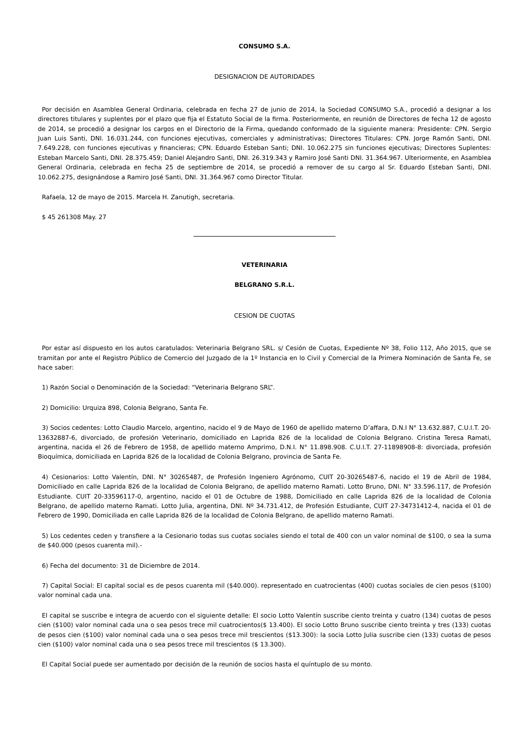CONSUMO S.A.
DESIGNACION DE AUTORIDADES
Por decisión en Asamblea General Ordinaria, celebrada en fecha 27 de junio de 2014, la Sociedad CONSUMO S.A., procedió a designar a los directores titulares y suplentes por el plazo que fija el Estatuto Social de la firma. Posteriormente, en reunión de Directores de fecha 12 de agosto de 2014, se procedió a designar los cargos en el Directorio de la Firma, quedando conformado de la siguiente manera: Presidente: CPN. Sergio Juan Luis Santi, DNI. 16.031.244, con funciones ejecutivas, comerciales y administrativas; Directores Titulares: CPN. Jorge Ramón Santi, DNI. 7.649.228, con funciones ejecutivas y financieras; CPN. Eduardo Esteban Santi; DNI. 10.062.275 sin funciones ejecutivas; Directores Suplentes: Esteban Marcelo Santi, DNI. 28.375.459; Daniel Alejandro Santi, DNI. 26.319.343 y Ramiro José Santi DNI. 31.364.967. Ulteriormente, en Asamblea General Ordinaria, celebrada en fecha 25 de septiembre de 2014, se procedió a remover de su cargo al Sr. Eduardo Esteban Santi, DNI. 10.062.275, designándose a Ramiro José Santi, DNI. 31.364.967 como Director Titular.
Rafaela, 12 de mayo de 2015. Marcela H. Zanutigh, secretaria.
$ 45 261308 May. 27
VETERINARIA
BELGRANO S.R.L.
CESION DE CUOTAS
Por estar así dispuesto en los autos caratulados: Veterinaria Belgrano SRL. s/ Cesión de Cuotas, Expediente Nº 38, Folio 112, Año 2015, que se tramitan por ante el Registro Público de Comercio del Juzgado de la 1º Instancia en lo Civil y Comercial de la Primera Nominación de Santa Fe, se hace saber:
1) Razón Social o Denominación de la Sociedad: “Veterinaria Belgrano SRL”.
2) Domicilio: Urquiza 898, Colonia Belgrano, Santa Fe.
3) Socios cedentes: Lotto Claudio Marcelo, argentino, nacido el 9 de Mayo de 1960 de apellido materno D’affara, D.N.I N° 13.632.887, C.U.I.T. 20-13632887-6, divorciado, de profesión Veterinario, domiciliado en Laprida 826 de la localidad de Colonia Belgrano. Cristina Teresa Ramati, argentina, nacida el 26 de Febrero de 1958, de apellido materno Amprimo, D.N.I. N° 11.898.908. C.U.I.T. 27-11898908-8: divorciada, profesión Bioquímica, domiciliada en Laprida 826 de la localidad de Colonia Belgrano, provincia de Santa Fe.
4) Cesionarios: Lotto Valentín, DNI. N° 30265487, de Profesión Ingeniero Agrónomo, CUIT 20-30265487-6, nacido el 19 de Abril de 1984, Domiciliado en calle Laprida 826 de la localidad de Colonia Belgrano, de apellido materno Ramati. Lotto Bruno, DNI. N° 33.596.117, de Profesión Estudiante. CUIT 20-33596117-0, argentino, nacido el 01 de Octubre de 1988, Domiciliado en calle Laprida 826 de la localidad de Colonia Belgrano, de apellido materno Ramati. Lotto Julia, argentina, DNI. Nº 34.731.412, de Profesión Estudiante, CUIT 27-34731412-4, nacida el 01 de Febrero de 1990, Domiciliada en calle Laprida 826 de la localidad de Colonia Belgrano, de apellido materno Ramati.
5) Los cedentes ceden y transfiere a la Cesionario todas sus cuotas sociales siendo el total de 400 con un valor nominal de $100, o sea la suma de $40.000 (pesos cuarenta mil).-
6) Fecha del documento: 31 de Diciembre de 2014.
7) Capital Social: El capital social es de pesos cuarenta mil ($40.000). representado en cuatrocientas (400) cuotas sociales de cien pesos ($100) valor nominal cada una.
El capital se suscribe e integra de acuerdo con el siguiente detalle: El socio Lotto Valentín suscribe ciento treinta y cuatro (134) cuotas de pesos cien ($100) valor nominal cada una o sea pesos trece mil cuatrocientos($ 13.400). El socio Lotto Bruno suscribe ciento treinta y tres (133) cuotas de pesos cien ($100) valor nominal cada una o sea pesos trece mil trescientos ($13.300): la socia Lotto Julia suscribe cien (133) cuotas de pesos cien ($100) valor nominal cada una o sea pesos trece mil trescientos ($ 13.300).
El Capital Social puede ser aumentado por decisión de la reunión de socios hasta el quíntuplo de su monto.